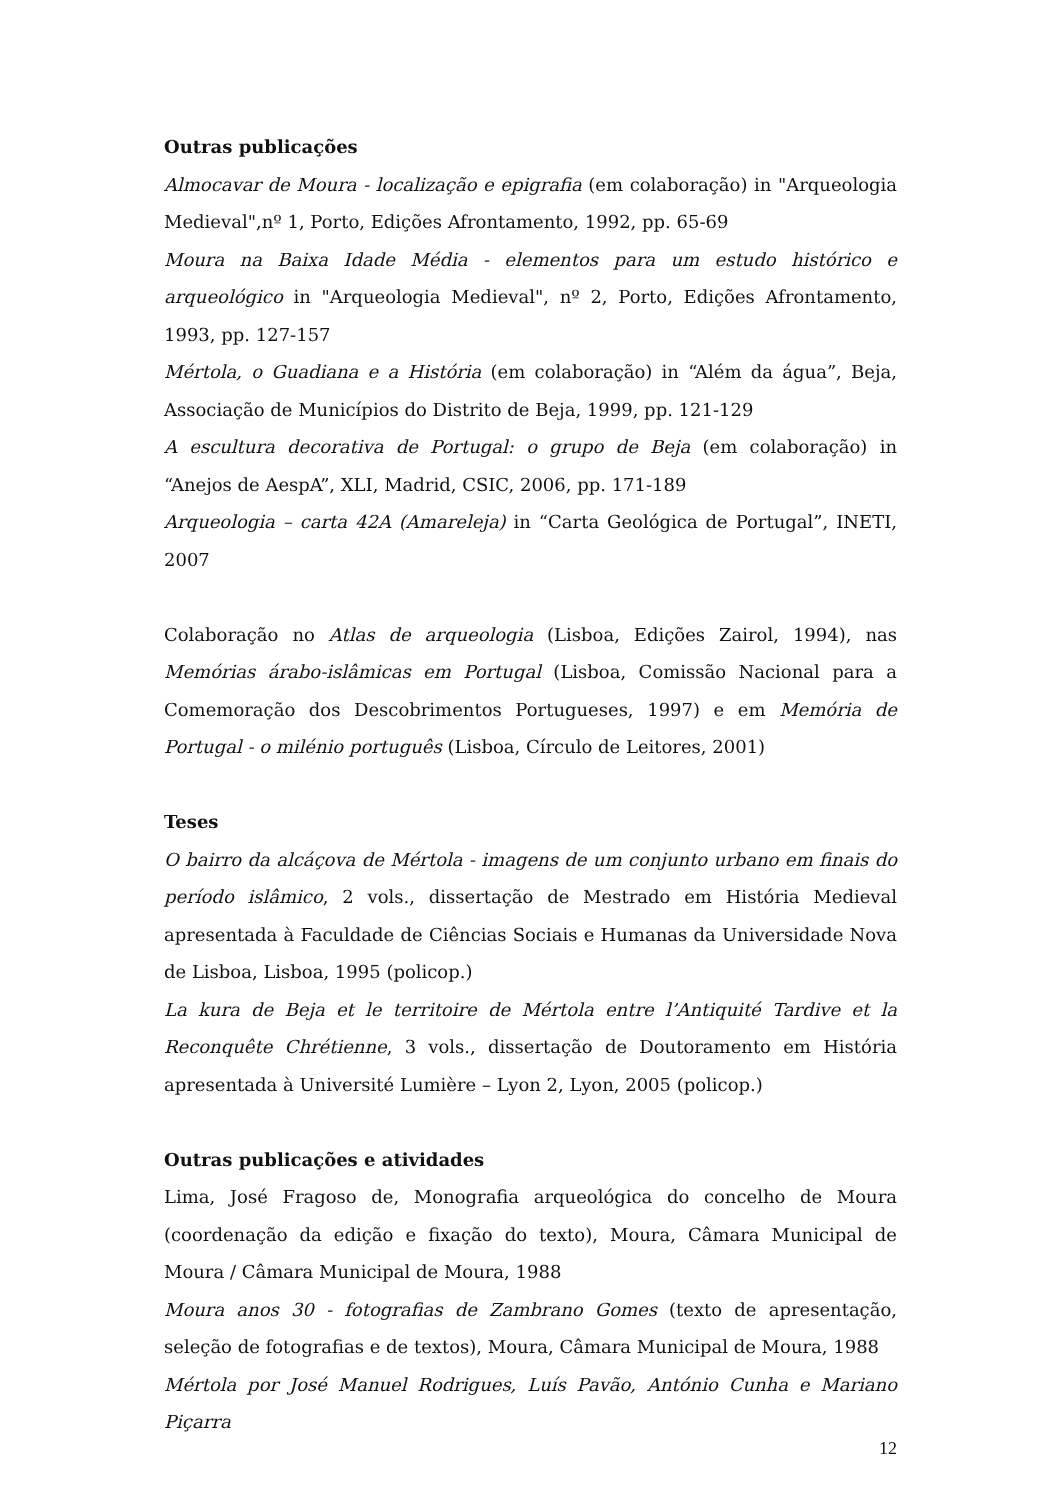Outras publicações
Almocavar de Moura - localização e epigrafia (em colaboração) in "Arqueologia Medieval",nº 1, Porto, Edições Afrontamento, 1992, pp. 65-69
Moura na Baixa Idade Média - elementos para um estudo histórico e arqueológico in "Arqueologia Medieval", nº 2, Porto, Edições Afrontamento, 1993, pp. 127-157
Mértola, o Guadiana e a História (em colaboração) in “Além da água”, Beja, Associação de Municípios do Distrito de Beja, 1999, pp. 121-129
A escultura decorativa de Portugal: o grupo de Beja (em colaboração) in “Anejos de AespA”, XLI, Madrid, CSIC, 2006, pp. 171-189
Arqueologia – carta 42A (Amareleja) in “Carta Geológica de Portugal”, INETI, 2007
Colaboração no Atlas de arqueologia (Lisboa, Edições Zairol, 1994), nas Memórias árabo-islâmicas em Portugal (Lisboa, Comissão Nacional para a Comemoração dos Descobrimentos Portugueses, 1997) e em Memória de Portugal - o milénio português (Lisboa, Círculo de Leitores, 2001)
Teses
O bairro da alcáçova de Mértola - imagens de um conjunto urbano em finais do período islâmico, 2 vols., dissertação de Mestrado em História Medieval apresentada à Faculdade de Ciências Sociais e Humanas da Universidade Nova de Lisboa, Lisboa, 1995 (policop.)
La kura de Beja et le territoire de Mértola entre l’Antiquité Tardive et la Reconquête Chrétienne, 3 vols., dissertação de Doutoramento em História apresentada à Université Lumière – Lyon 2, Lyon, 2005 (policop.)
Outras publicações e atividades
Lima, José Fragoso de, Monografia arqueológica do concelho de Moura (coordenação da edição e fixação do texto), Moura, Câmara Municipal de Moura / Câmara Municipal de Moura, 1988
Moura anos 30 - fotografias de Zambrano Gomes (texto de apresentação, seleção de fotografias e de textos), Moura, Câmara Municipal de Moura, 1988
Mértola por José Manuel Rodrigues, Luís Pavão, António Cunha e Mariano Piçarra
12